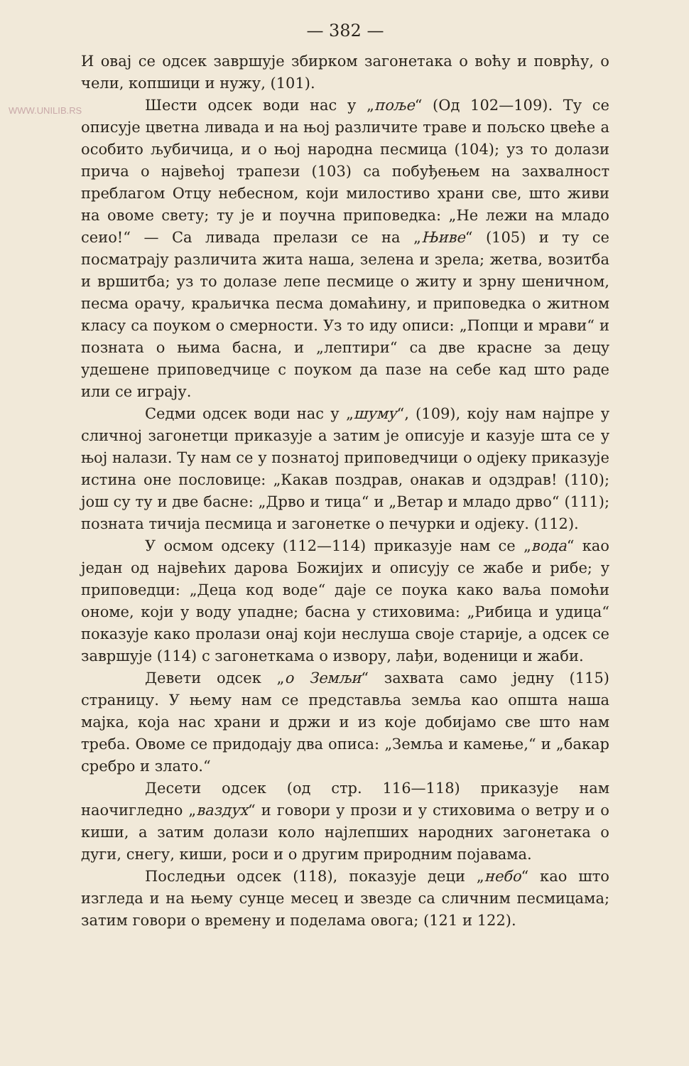WWW.UNILIB.RS
— 382 —
И овај се одсек завршује збирком загонетака о воћу и поврћу, о чели, копшици и нужу, (101).
Шести одсек води нас у „поље“ (Од 102—109). Ту се описује цветна ливада и на њој различите траве и пољско цвеће а особито љубичица, и о њој народна песмица (104); уз то долази прича о највећој трапези (103) са побуђењем на захвалност преблагом Отцу небесном, који милостиво храни све, што живи на овоме свету; ту је и поучна приповедка: „Не лежи на младо сеио!“ — Са ливада прелази се на „Њиве“ (105) и ту се посматрају различита жита наша, зелена и зрела; жетва, возитба и вршитба; уз то долазе лепе песмице о житу и зрну шеничном, песма орачу, краљичка песма домаћину, и приповедка о житном класу са поуком о смерности. Уз то иду описи: „Попци и мрави“ и позната о њима басна, и „лептири“ са две красне за децу удешене приповедчице с поуком да пазе на себе кад што раде или се играју.
Седми одсек води нас у „шуму“, (109), коју нам најпре у сличној загонетци приказује а затим је описује и казује шта се у њој налази. Ту нам се у познатој приповедчици о одјеку приказује истина оне пословице: „Какав поздрав, онакав и одздрав! (110); још су ту и две басне: „Дрво и тица“ и „Ветар и младо дрво“ (111); позната тичија песмица и загонетке о печурки и одјеку. (112).
У осмом одсеку (112—114) приказује нам се „вода“ као један од највећих дарова Божијих и описују се жабе и рибе; у приповедци: „Деца код воде“ даје се поука како ваља помоћи ономе, који у воду упадне; басна у стиховима: „Рибица и удица“ показује како пролази онај који неслуша своје старије, а одсек се завршује (114) с загонеткама о извору, лађи, воденици и жаби.
Девети одсек „о Земљи“ захвата само једну (115) страницу. У њему нам се представља земља као општа наша мајка, која нас храни и држи и из које добијамо све што нам треба. Овоме се придодају два описа: „Земља и камење,“ и „бакар сребро и злато.“
Десети одсек (од стр. 116—118) приказује нам наочигледно „ваздух“ и говори у прози и у стиховима о ветру и о киши, а затим долази коло најлепших народних загонетака о дуги, снегу, киши, роси и о другим природним појавама.
Последњи одсек (118), показује деци „небо“ као што изгледа и на њему сунце месец и звезде са сличним песмицама; затим говори о времену и поделама овога; (121 и 122).